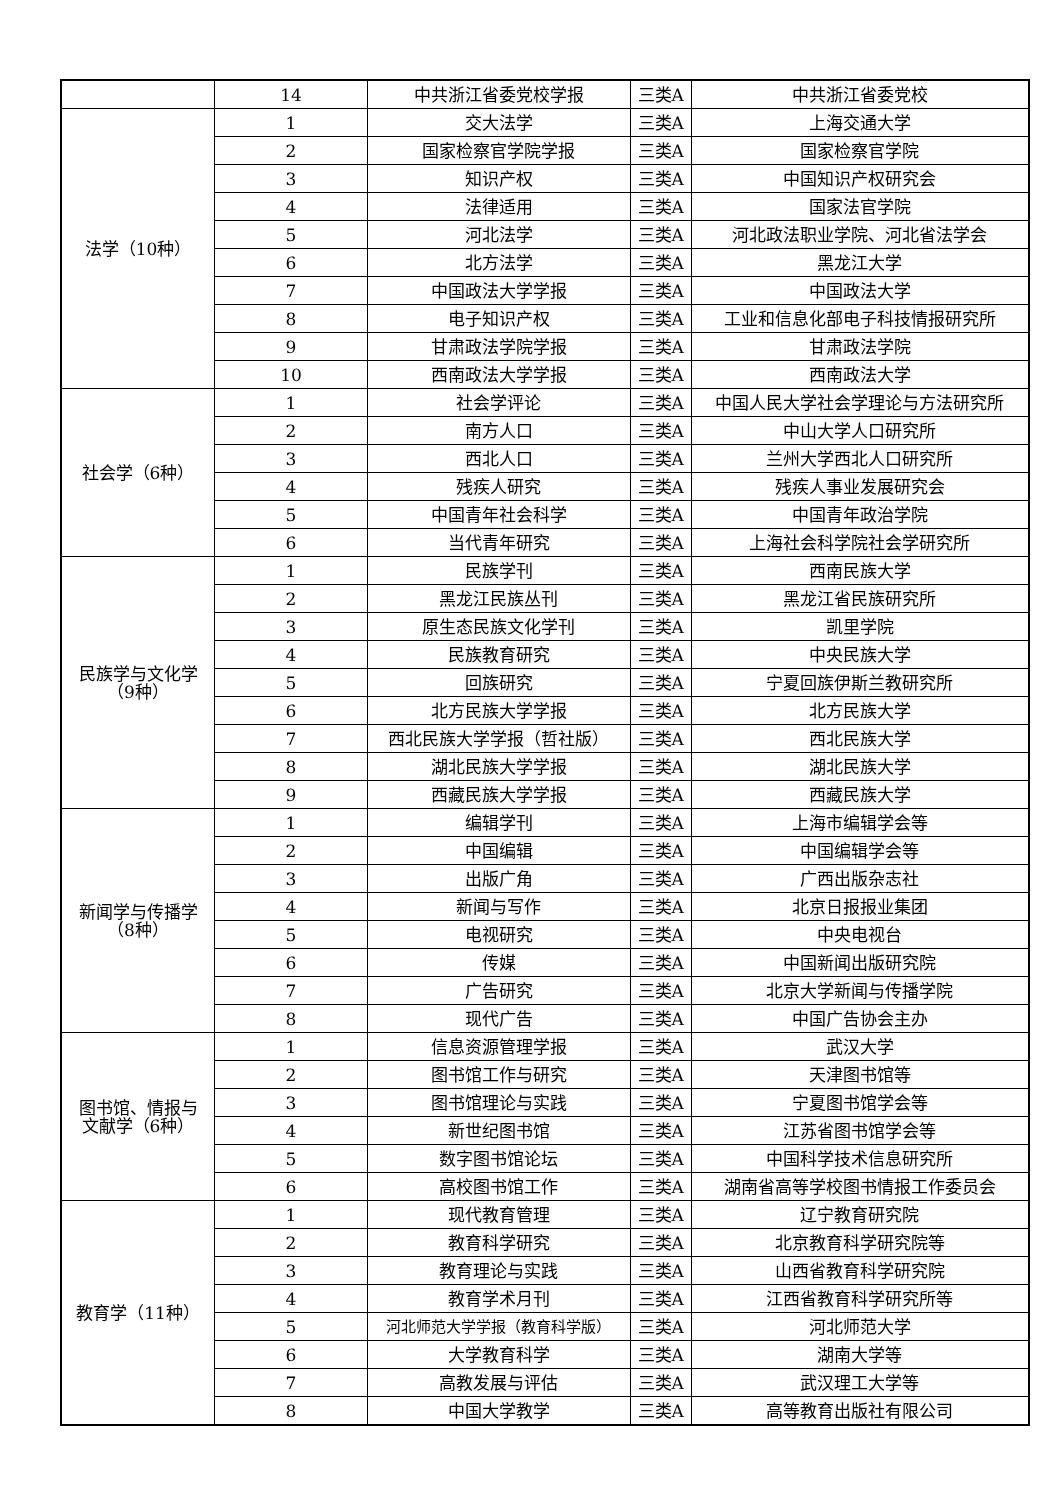| | 14 | 中共浙江省委党校学报 | 三类A | 中共浙江省委党校 |
| 法学（10种） | 1 | 交大法学 | 三类A | 上海交通大学 |
| | 2 | 国家检察官学院学报 | 三类A | 国家检察官学院 |
| | 3 | 知识产权 | 三类A | 中国知识产权研究会 |
| | 4 | 法律适用 | 三类A | 国家法官学院 |
| | 5 | 河北法学 | 三类A | 河北政法职业学院、河北省法学会 |
| | 6 | 北方法学 | 三类A | 黑龙江大学 |
| | 7 | 中国政法大学学报 | 三类A | 中国政法大学 |
| | 8 | 电子知识产权 | 三类A | 工业和信息化部电子科技情报研究所 |
| | 9 | 甘肃政法学院学报 | 三类A | 甘肃政法学院 |
| | 10 | 西南政法大学学报 | 三类A | 西南政法大学 |
| 社会学（6种） | 1 | 社会学评论 | 三类A | 中国人民大学社会学理论与方法研究所 |
| | 2 | 南方人口 | 三类A | 中山大学人口研究所 |
| | 3 | 西北人口 | 三类A | 兰州大学西北人口研究所 |
| | 4 | 残疾人研究 | 三类A | 残疾人事业发展研究会 |
| | 5 | 中国青年社会科学 | 三类A | 中国青年政治学院 |
| | 6 | 当代青年研究 | 三类A | 上海社会科学院社会学研究所 |
| 民族学与文化学 （9种） | 1 | 民族学刊 | 三类A | 西南民族大学 |
| | 2 | 黑龙江民族丛刊 | 三类A | 黑龙江省民族研究所 |
| | 3 | 原生态民族文化学刊 | 三类A | 凯里学院 |
| | 4 | 民族教育研究 | 三类A | 中央民族大学 |
| | 5 | 回族研究 | 三类A | 宁夏回族伊斯兰教研究所 |
| | 6 | 北方民族大学学报 | 三类A | 北方民族大学 |
| | 7 | 西北民族大学学报（哲社版） | 三类A | 西北民族大学 |
| | 8 | 湖北民族大学学报 | 三类A | 湖北民族大学 |
| | 9 | 西藏民族大学学报 | 三类A | 西藏民族大学 |
| 新闻学与传播学 （8种） | 1 | 编辑学刊 | 三类A | 上海市编辑学会等 |
| | 2 | 中国编辑 | 三类A | 中国编辑学会等 |
| | 3 | 出版广角 | 三类A | 广西出版杂志社 |
| | 4 | 新闻与写作 | 三类A | 北京日报报业集团 |
| | 5 | 电视研究 | 三类A | 中央电视台 |
| | 6 | 传媒 | 三类A | 中国新闻出版研究院 |
| | 7 | 广告研究 | 三类A | 北京大学新闻与传播学院 |
| | 8 | 现代广告 | 三类A | 中国广告协会主办 |
| 图书馆、情报与 文献学（6种） | 1 | 信息资源管理学报 | 三类A | 武汉大学 |
| | 2 | 图书馆工作与研究 | 三类A | 天津图书馆等 |
| | 3 | 图书馆理论与实践 | 三类A | 宁夏图书馆学会等 |
| | 4 | 新世纪图书馆 | 三类A | 江苏省图书馆学会等 |
| | 5 | 数字图书馆论坛 | 三类A | 中国科学技术信息研究所 |
| | 6 | 高校图书馆工作 | 三类A | 湖南省高等学校图书情报工作委员会 |
| 教育学（11种） | 1 | 现代教育管理 | 三类A | 辽宁教育研究院 |
| | 2 | 教育科学研究 | 三类A | 北京教育科学研究院等 |
| | 3 | 教育理论与实践 | 三类A | 山西省教育科学研究院 |
| | 4 | 教育学术月刊 | 三类A | 江西省教育科学研究所等 |
| | 5 | 河北师范大学学报（教育科学版） | 三类A | 河北师范大学 |
| | 6 | 大学教育科学 | 三类A | 湖南大学等 |
| | 7 | 高教发展与评估 | 三类A | 武汉理工大学等 |
| | 8 | 中国大学教学 | 三类A | 高等教育出版社有限公司 |